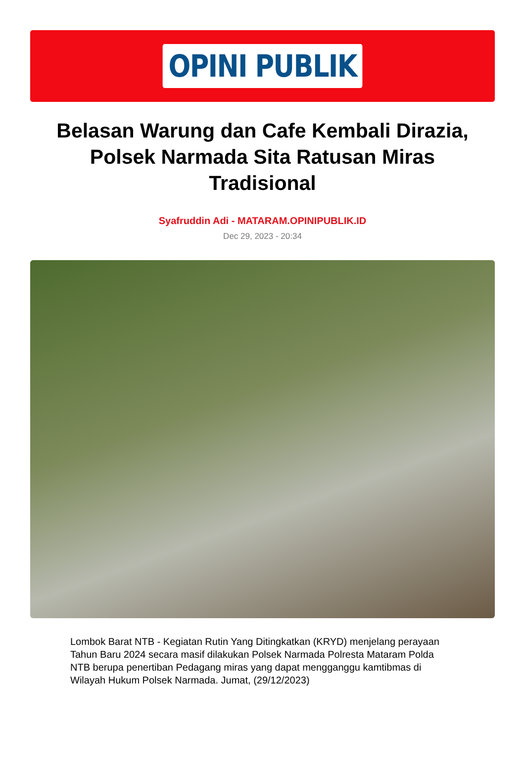OPINI PUBLIK
Belasan Warung dan Cafe Kembali Dirazia, Polsek Narmada Sita Ratusan Miras Tradisional
Syafruddin Adi - MATARAM.OPINIPUBLIK.ID
Dec 29, 2023 - 20:34
Lombok Barat NTB - Kegiatan Rutin Yang Ditingkatkan (KRYD) menjelang perayaan Tahun Baru 2024 secara masif dilakukan Polsek Narmada Polresta Mataram Polda NTB berupa penertiban Pedagang miras yang dapat mengganggu kamtibmas di Wilayah Hukum Polsek Narmada. Jumat, (29/12/2023)